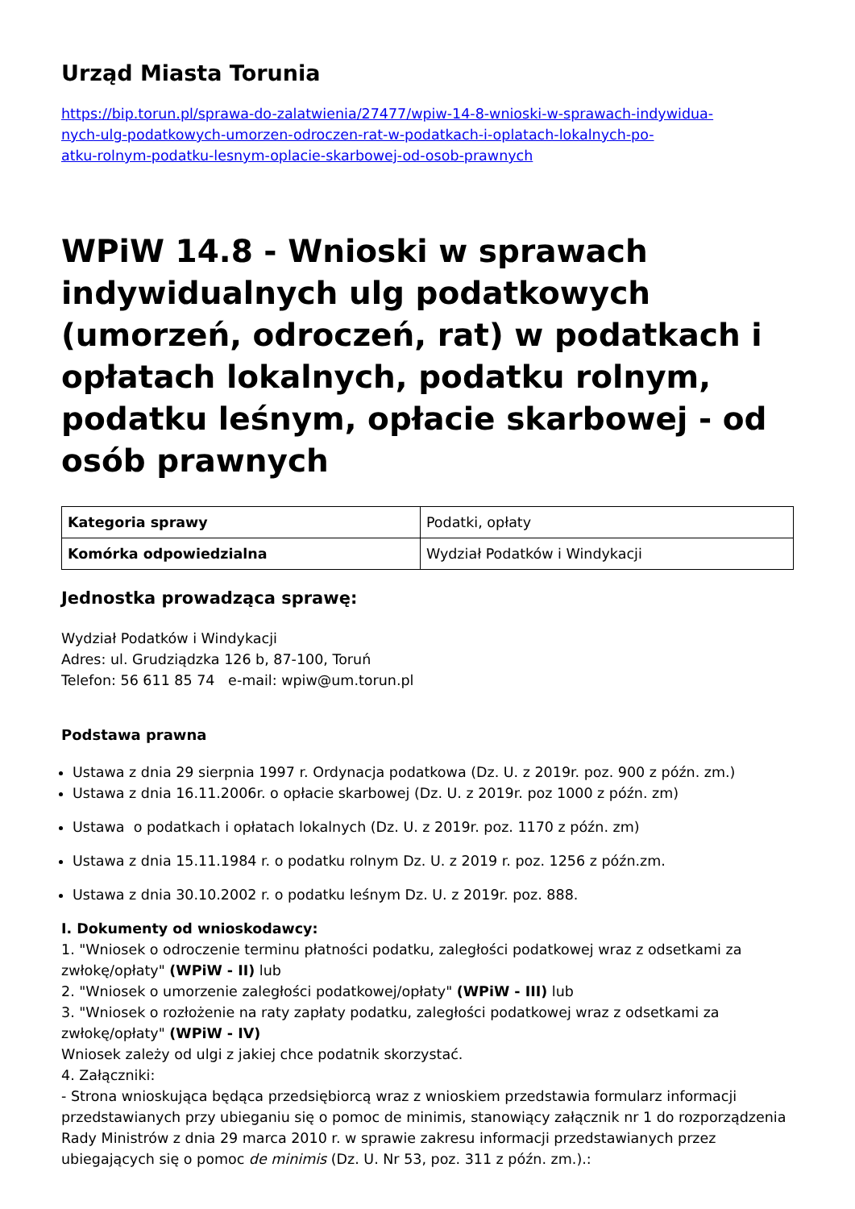Urząd Miasta Torunia
https://bip.torun.pl/sprawa-do-zalatwienia/27477/wpiw-14-8-wnioski-w-sprawach-indywidua-
nych-ulg-podatkowych-umorzen-odroczen-rat-w-podatkach-i-oplatach-lokalnych-po-
atku-rolnym-podatku-lesnym-oplacie-skarbowej-od-osob-prawnych
WPiW 14.8 - Wnioski w sprawach indywidualnych ulg podatkowych (umorzeń, odroczeń, rat) w podatkach i opłatach lokalnych, podatku rolnym, podatku leśnym, opłacie skarbowej - od osób prawnych
| Kategoria sprawy | Podatki, opłaty |
| Komórka odpowiedzialna | Wydział Podatków i Windykacji |
Jednostka prowadząca sprawę:
Wydział Podatków i Windykacji
Adres: ul. Grudziądzka 126 b, 87-100, Toruń
Telefon: 56 611 85 74 e-mail: wpiw@um.torun.pl
Podstawa prawna
Ustawa z dnia 29 sierpnia 1997 r. Ordynacja podatkowa (Dz. U. z 2019r. poz. 900 z późn. zm.)
Ustawa z dnia 16.11.2006r. o opłacie skarbowej (Dz. U. z 2019r. poz 1000 z późn. zm)
Ustawa o podatkach i opłatach lokalnych (Dz. U. z 2019r. poz. 1170 z późn. zm)
Ustawa z dnia 15.11.1984 r. o podatku rolnym Dz. U. z 2019 r. poz. 1256 z późn.zm.
Ustawa z dnia 30.10.2002 r. o podatku leśnym Dz. U. z 2019r. poz. 888.
I. Dokumenty od wnioskodawcy:
1. "Wniosek o odroczenie terminu płatności podatku, zaległości podatkowej wraz z odsetkami za zwłokę/opłaty" (WPiW - II) lub
2. "Wniosek o umorzenie zaległości podatkowej/opłaty" (WPiW - III) lub
3. "Wniosek o rozłożenie na raty zapłaty podatku, zaległości podatkowej wraz z odsetkami za zwłokę/opłaty" (WPiW - IV)
Wniosek zależy od ulgi z jakiej chce podatnik skorzystać.
4. Załączniki:
- Strona wnioskująca będąca przedsiębiorcą wraz z wnioskiem przedstawia formularz informacji przedstawianych przy ubieganiu się o pomoc de minimis, stanowiący załącznik nr 1 do rozporządzenia Rady Ministrów z dnia 29 marca 2010 r. w sprawie zakresu informacji przedstawianych przez ubiegających się o pomoc de minimis (Dz. U. Nr 53, poz. 311 z późn. zm.).: